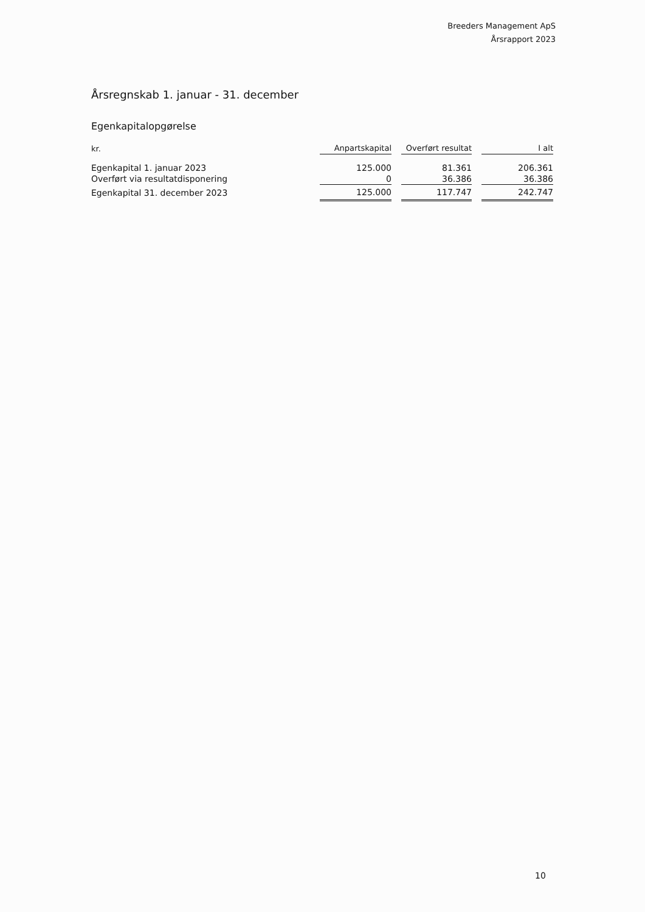Breeders Management ApS
Årsrapport 2023
Årsregnskab 1. januar - 31. december
Egenkapitalopgørelse
| kr. | Anpartskapital | | Overført resultat | | I alt |
| Egenkapital 1. januar 2023 | 125.000 | | 81.361 | | 206.361 |
| Overført via resultatdisponering | 0 | | 36.386 | | 36.386 |
| Egenkapital 31. december 2023 | 125.000 | | 117.747 | | 242.747 |
10